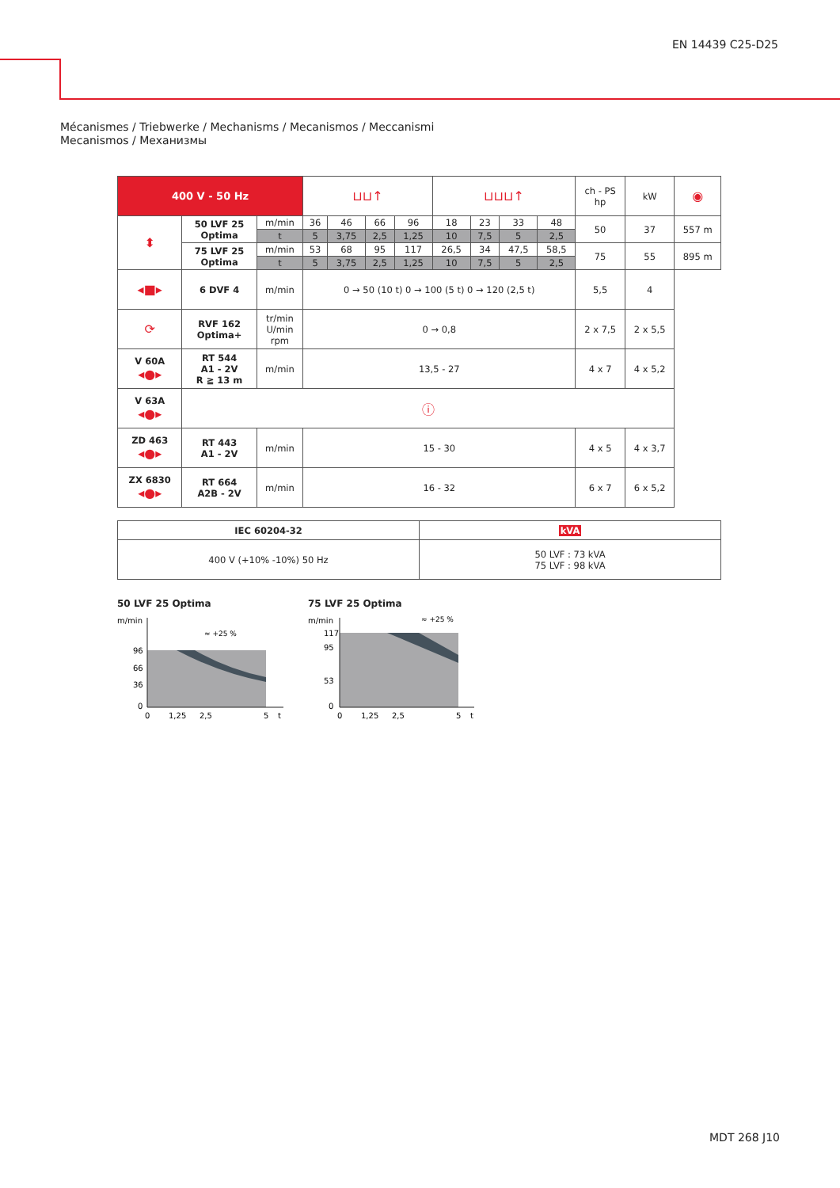EN 14439 C25-D25
Mécanismes / Triebwerke / Mechanisms / Mecanismos / Meccanismi
Mecanismos / Механизмы
| 400 V - 50 Hz | | | ⊔⊔↑ | | | | ⊔⊔⊔↑ | | | | ch - PS hp | kW | ◉ |
| --- | --- | --- | --- | --- | --- | --- | --- | --- | --- | --- | --- | --- | --- |
| ⬍ | 50 LVF 25 Optima | m/min | 36 | 46 | 66 | 96 | 18 | 23 | 33 | 48 | 50 | 37 | 557 m |
| | | t | 5 | 3,75 | 2,5 | 1,25 | 10 | 7,5 | 5 | 2,5 | | | |
| | 75 LVF 25 Optima | m/min | 53 | 68 | 95 | 117 | 26,5 | 34 | 47,5 | 58,5 | 75 | 55 | 895 m |
| | | t | 5 | 3,75 | 2,5 | 1,25 | 10 | 7,5 | 5 | 2,5 | | | |
| ◂■▸ | 6 DVF 4 | m/min | 0 → 50 (10 t) 0 → 100 (5 t) 0 → 120 (2,5 t) | | | | | | | | 5,5 | 4 | |
| ⟳ | RVF 162 Optima+ | tr/min U/min rpm | 0 → 0,8 | | | | | | | | 2 x 7,5 | 2 x 5,5 | |
| V 60A ◂●▸ | RT 544 A1 - 2V R ≧ 13 m | m/min | 13,5 - 27 | | | | | | | | 4 x 7 | 4 x 5,2 | |
| V 63A ◂●▸ | ⓘ | | | | | | | | | | | | |
| ZD 463 ◂●▸ | RT 443 A1 - 2V | m/min | 15 - 30 | | | | | | | | 4 x 5 | 4 x 3,7 | |
| ZX 6830 ◂●▸ | RT 664 A2B - 2V | m/min | 16 - 32 | | | | | | | | 6 x 7 | 6 x 5,2 | |
| IEC 60204-32 | kVA |
| 400 V (+10% -10%) 50 Hz | 50 LVF : 73 kVA 75 LVF : 98 kVA |
50 LVF 25 Optima
m/min
96
66
36
0
≈ +25 %
0
1,25
2,5
5
t
75 LVF 25 Optima
m/min
117
95
53
0
≈ +25 %
0
1,25
2,5
5
t
MDT 268 J10